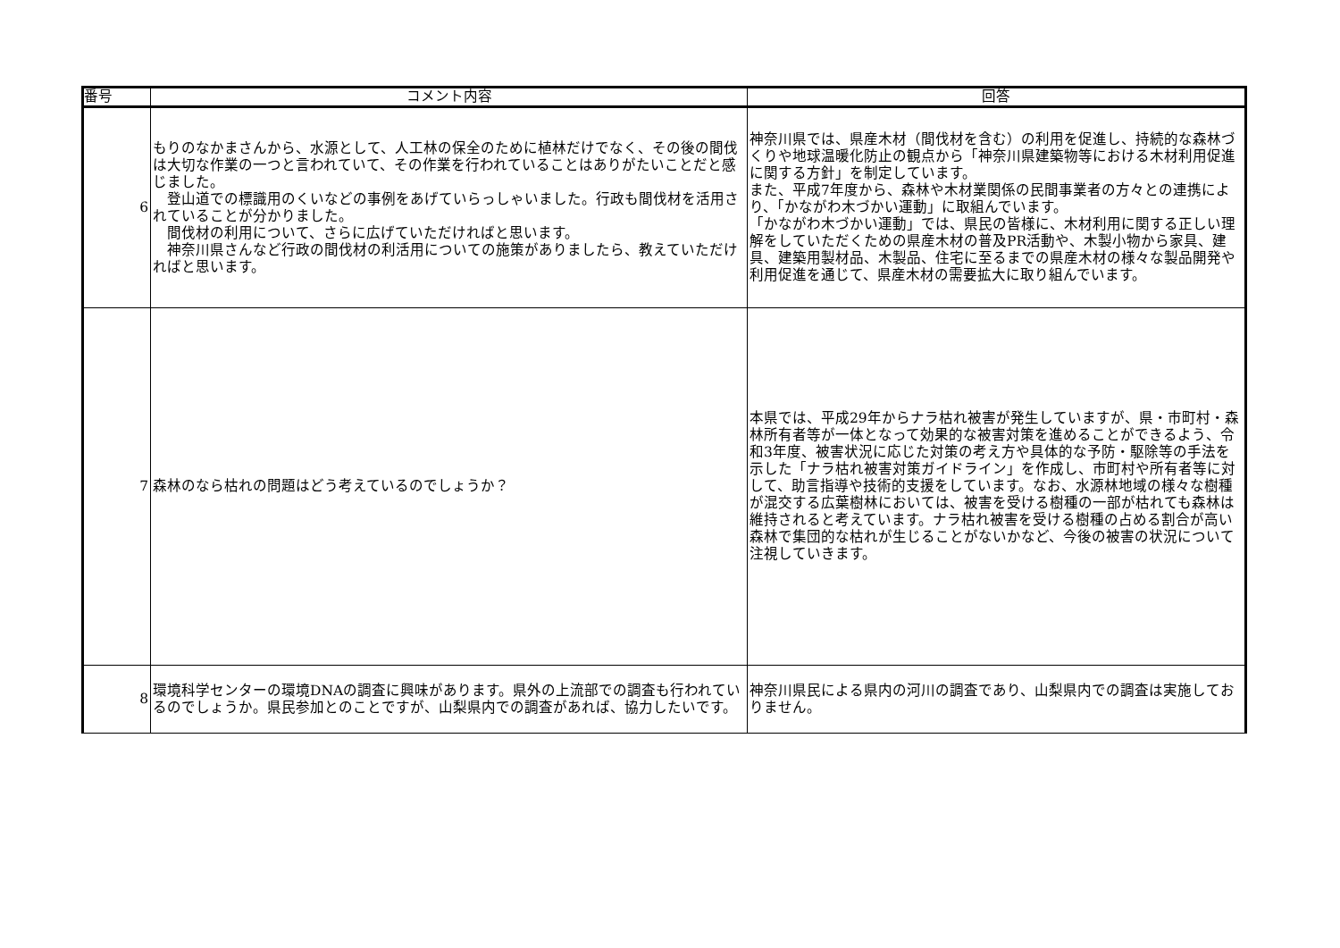| 番号 | コメント内容 | 回答 |
| --- | --- | --- |
| 6 | もりのなかまさんから、水源として、人工林の保全のために植林だけでなく、その後の間伐は大切な作業の一つと言われていて、その作業を行われていることはありがたいことだと感じました。 登山道での標識用のくいなどの事例をあげていらっしゃいました。行政も間伐材を活用されていることが分かりました。 間伐材の利用について、さらに広げていただければと思います。 神奈川県さんなど行政の間伐材の利活用についての施策がありましたら、教えていただければと思います。 | 神奈川県では、県産木材（間伐材を含む）の利用を促進し、持続的な森林づくりや地球温暖化防止の観点から「神奈川県建築物等における木材利用促進に関する方針」を制定しています。 また、平成7年度から、森林や木材業関係の民間事業者の方々との連携により、「かながわ木づかい運動」に取組んでいます。 「かながわ木づかい運動」では、県民の皆様に、木材利用に関する正しい理解をしていただくための県産木材の普及PR活動や、木製小物から家具、建具、建築用製材品、木製品、住宅に至るまでの県産木材の様々な製品開発や利用促進を通じて、県産木材の需要拡大に取り組んでいます。 |
| 7 | 森林のなら枯れの問題はどう考えているのでしょうか？ | 本県では、平成29年からナラ枯れ被害が発生していますが、県・市町村・森林所有者等が一体となって効果的な被害対策を進めることができるよう、令和3年度、被害状況に応じた対策の考え方や具体的な予防・駆除等の手法を示した「ナラ枯れ被害対策ガイドライン」を作成し、市町村や所有者等に対して、助言指導や技術的支援をしています。なお、水源林地域の様々な樹種が混交する広葉樹林においては、被害を受ける樹種の一部が枯れても森林は維持されると考えています。ナラ枯れ被害を受ける樹種の占める割合が高い森林で集団的な枯れが生じることがないかなど、今後の被害の状況について注視していきます。 |
| 8 | 環境科学センターの環境DNAの調査に興味があります。県外の上流部での調査も行われているのでしょうか。県民参加とのことですが、山梨県内での調査があれば、協力したいです。 | 神奈川県民による県内の河川の調査であり、山梨県内での調査は実施しておりません。 |